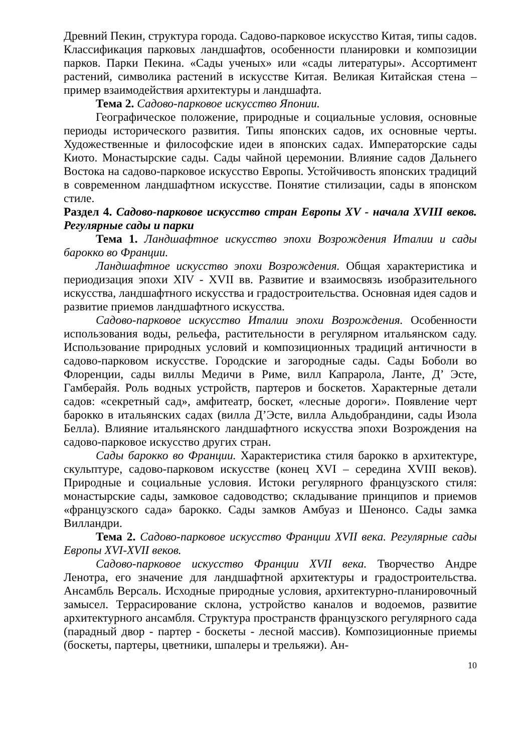Древний Пекин, структура города. Садово-парковое искусство Китая, типы садов. Классификация парковых ландшафтов, особенности планировки и композиции парков. Парки Пекина. «Сады ученых» или «сады литературы». Ассортимент растений, символика растений в искусстве Китая. Великая Китайская стена – пример взаимодействия архитектуры и ландшафта.
Тема 2. Садово-парковое искусство Японии.
Географическое положение, природные и социальные условия, основные периоды исторического развития. Типы японских садов, их основные черты. Художественные и философские идеи в японских садах. Императорские сады Киото. Монастырские сады. Сады чайной церемонии. Влияние садов Дальнего Востока на садово-парковое искусство Европы. Устойчивость японских традиций в современном ландшафтном искусстве. Понятие стилизации, сады в японском стиле.
Раздел 4. Садово-парковое искусство стран Европы XV - начала XVIII веков. Регулярные сады и парки
Тема 1. Ландшафтное искусство эпохи Возрождения Италии и сады барокко во Франции.
Ландшафтное искусство эпохи Возрождения. Общая характеристика и периодизация эпохи XIV - XVII вв. Развитие и взаимосвязь изобразительного искусства, ландшафтного искусства и градостроительства. Основная идея садов и развитие приемов ландшафтного искусства.
Садово-парковое искусство Италии эпохи Возрождения. Особенности использования воды, рельефа, растительности в регулярном итальянском саду. Использование природных условий и композиционных традиций античности в садово-парковом искусстве. Городские и загородные сады. Сады Боболи во Флоренции, сады виллы Медичи в Риме, вилл Капрарола, Ланте, Д’ Эсте, Гамберайя. Роль водных устройств, партеров и боскетов. Характерные детали садов: «секретный сад», амфитеатр, боскет, «лесные дороги». Появление черт барокко в итальянских садах (вилла Д’Эсте, вилла Альдобрандини, сады Изола Белла). Влияние итальянского ландшафтного искусства эпохи Возрождения на садово-парковое искусство других стран.
Сады барокко во Франции. Характеристика стиля барокко в архитектуре, скульптуре, садово-парковом искусстве (конец XVI – середина XVIII веков). Природные и социальные условия. Истоки регулярного французского стиля: монастырские сады, замковое садоводство; складывание принципов и приемов «французского сада» барокко. Сады замков Амбуаз и Шенонсо. Сады замка Вилландри.
Тема 2. Садово-парковое искусство Франции XVII века. Регулярные сады Европы XVI-XVII веков.
Садово-парковое искусство Франции XVII века. Творчество Андре Ленотра, его значение для ландшафтной архитектуры и градостроительства. Ансамбль Версаль. Исходные природные условия, архитектурно-планировочный замысел. Террасирование склона, устройство каналов и водоемов, развитие архитектурного ансамбля. Структура пространств французского регулярного сада (парадный двор - партер - боскеты - лесной массив). Композиционные приемы (боскеты, партеры, цветники, шпалеры и трельяжи). Ан-
10